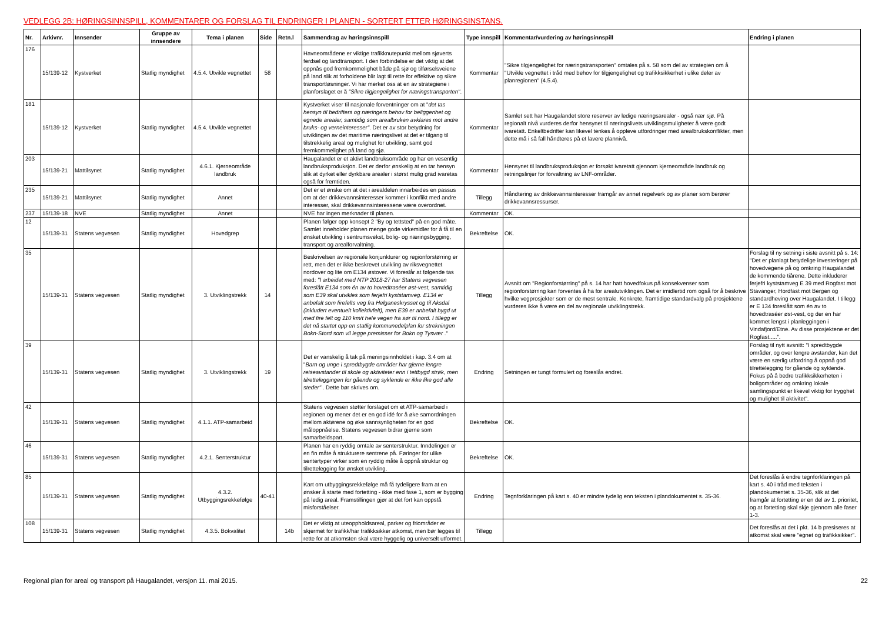VEDLEGG 2B: HØRINGSINNSPILL, KOMMENTARER OG FORSLAG TIL ENDRINGER I PLANEN - SORTERT ETTER HØRINGSINSTANS.
| Nr. | Arkivnr. | Innsender | Gruppe av innsendere | Tema i planen | Side | Retn.l | Sammendrag av høringsinnspill | Type innspill | Kommentar/vurdering av høringsinnspill | Endring i planen |
| --- | --- | --- | --- | --- | --- | --- | --- | --- | --- | --- |
| 176 | 15/139-12 | Kystverket | Statlig myndighet | 4.5.4. Utvikle vegnettet | 58 | | Havneområdene er viktige trafikknutepunkt mellom sjøverts ferdsel og landtransport. I den forbindelse er det viktig at det oppnås god fremkommelighet både på sjø og tilførselsveiene på land slik at forholdene blir lagt til rette for effektive og sikre transportløsninger. Vi har merket oss at en av strategiene i planforslaget er å "Sikre tilgjengelighet for næringstransporten" . | Kommentar | "Sikre tilgjengelighet for næringstransporten" omtales på s. 58 som del av strategien om å "Utvikle vegnettet i tråd med behov for tilgjengelighet og trafikksikkerhet i ulike deler av planregionen" (4.5.4). | |
| 181 | 15/139-12 | Kystverket | Statlig myndighet | 4.5.4. Utvikle vegnettet | | | Kystverket viser til nasjonale forventninger om at " det tas hensyn til bedrifters og næringers behov for beliggenhet og egnede arealer, samtidig som arealbruken avklares mot andre bruks- og verneinteresser" . Det er av stor betydning for utviklingen av det maritime næringslivet at det er tilgang til tilstrekkelig areal og mulighet for utvikling, samt god fremkommelighet på land og sjø. | Kommentar | Samlet sett har Haugalandet store reserver av ledige næringsarealer - også nær sjø. På regionalt nivå vurderes derfor hensynet til næringslivets utviklingsmuligheter å være godt ivaretatt. Enkeltbedrifter kan likevel tenkes å oppleve utfordringer med arealbrukskonflikter, men dette må i så fall håndteres på et lavere plannivå. | |
| 203 | 15/139-21 | Mattilsynet | Statlig myndighet | 4.6.1. Kjerneområde landbruk | | | Haugalandet er et aktivt landbruksområde og har en vesentlig landbruksproduksjon. Det er derfor ønskelig at en tar hensyn slik at dyrket eller dyrkbare arealer i størst mulig grad ivaretas også for fremtiden. | Kommentar | Hensynet til landbruksproduksjon er forsøkt ivaretatt gjennom kjerneområde landbruk og retningslinjer for forvaltning av LNF-områder. | |
| 235 | 15/139-21 | Mattilsynet | Statlig myndighet | Annet | | | Det er et ønske om at det i arealdelen innarbeides en passus om at der drikkevannsinteresser kommer i konflikt med andre interesser, skal drikkevannsinteressene være overordnet. | Tillegg | Håndtering av drikkevannsinteresser framgår av annet regelverk og av planer som berører drikkevannsressurser. | |
| 237 | 15/139-18 | NVE | Statlig myndighet | Annet | | | NVE har ingen merknader til planen. | Kommentar | OK. | |
| 12 | 15/139-31 | Statens vegvesen | Statlig myndighet | Hovedgrep | | | Planen følger opp konsept 2 "By og tettsted" på en god måte. Samlet inneholder planen menge gode virkemidler for å få til en ønsket utvikling i sentrumsvekst, bolig- og næringsbygging, transport og arealforvaltning. | Bekreftelse | OK. | |
| 35 | 15/139-31 | Statens vegvesen | Statlig myndighet | 3. Utviklingstrekk | 14 | | Beskrivelsen av regionale konjunkturer og regionforstørring er rett, men det er ikke beskrevet utvikling av riksvegnettet nordover og lite om E134 østover. Vi foreslår at følgende tas med: "I arbeidet med NTP 2018-27 har Statens vegvesen foreslått E134 som én av to hovedtraséer øst-vest, samtidig som E39 skal utvikles som ferjefri kyststamveg. E134 er anbefalt som firefelts veg fra Helganeskrysset og til Aksdal (inkludert eventuelt kollektivfelt), men E39 er anbefalt bygd ut med fire felt og 110 km/t hele vegen fra sør til nord. I tillegg er det nå startet opp en statlig kommunedelplan for strekningen Bokn-Stord som vil legge premisser for Bokn og Tysvær ." | Tillegg | Avsnitt om "Regionforstørring" på s. 14 har hatt hovedfokus på konsekvenser som regionforstørring kan forventes å ha for arealutviklingen. Det er imidlertid rom også for å beskrive hvilke vegprosjekter som er de mest sentrale. Konkrete, framtidige standardvalg på prosjektene vurderes ikke å være en del av regionale utviklingstrekk. | Forslag til ny setning i siste avsnitt på s. 14: "Det er planlagt betydelige investeringer på hovedvegene på og omkring Haugalandet de kommende tiårene. Dette inkluderer ferjefri kyststamveg E 39 med Rogfast mot Stavanger, Hordfast mot Bergen og standardheving over Haugalandet. I tillegg er E 134 foreslått som én av to hovedtraséer øst-vest, og der en har kommet lengst i planleggingen i Vindafjord/Etne. Av disse prosjektene er det Rogfast.....". |
| 39 | 15/139-31 | Statens vegvesen | Statlig myndighet | 3. Utviklingstrekk | 19 | | Det er vanskelig å tak på meningsinnholdet i kap. 3.4 om at " Barn og unge i spredtbygde områder har gjerne lengre reiseavstander til skole og aktiviteter enn i tettbygd strøk, men tilretteleggingen for gående og syklende er ikke like god alle steder" . Dette bør skrives om. | Endring | Setningen er tungt formulert og foreslås endret. | Forslag til nytt avsnitt: "I spredtbygde områder, og over lengre avstander, kan det være en særlig utfordring å oppnå god tilrettelegging for gående og syklende. Fokus på å bedre trafikksikkerheten i boligområder og omkring lokale samlingspunkt er likevel viktig for trygghet og mulighet til aktivitet". |
| 42 | 15/139-31 | Statens vegvesen | Statlig myndighet | 4.1.1. ATP-samarbeid | | | Statens vegvesen støtter forslaget om et ATP-samarbeid i regionen og mener det er en god idé for å øke samordningen mellom aktørene og øke sannsynligheten for en god måloppnåelse. Statens vegvesen bidrar gjerne som samarbeidspart. | Bekreftelse | OK. | |
| 46 | 15/139-31 | Statens vegvesen | Statlig myndighet | 4.2.1. Senterstruktur | | | Planen har en ryddig omtale av senterstruktur. Inndelingen er en fin måte å strukturere sentrene på. Føringer for ulike sentertyper virker som en ryddig måte å oppnå struktur og tilrettelegging for ønsket utvikling. | Bekreftelse | OK. | |
| 85 | 15/139-31 | Statens vegvesen | Statlig myndighet | 4.3.2. Utbyggingsrekkefølge | 40-41 | | Kart om utbyggingsrekkefølge må få tydeligere fram at en ønsker å starte med fortetting - ikke med fase 1, som er bygging på ledig areal. Framstillingen gjør at det fort kan oppstå misforståelser. | Endring | Tegnforklaringen på kart s. 40 er mindre tydelig enn teksten i plandokumentet s. 35-36. | Det foreslås å endre tegnforklaringen på kart s. 40 i tråd med teksten i plandokumentet s. 35-36, slik at det framgår at fortetting er en del av 1. prioritet, og at fortetting skal skje gjennom alle faser 1-3. |
| 108 | 15/139-31 | Statens vegvesen | Statlig myndighet | 4.3.5. Bokvalitet | | 14b | Det er viktig at uteoppholdsareal, parker og friområder er skjermet for trafikk/har trafikksikker atkomst, men bør legges til rette for at atkomsten skal være hyggelig og universelt utformet. | Tillegg | | Det foreslås at det i pkt. 14 b presiseres at atkomst skal være "egnet og trafikksikker". |
Regional plan for areal og transport på Haugalandet, versjon 11. mai 2015. 22